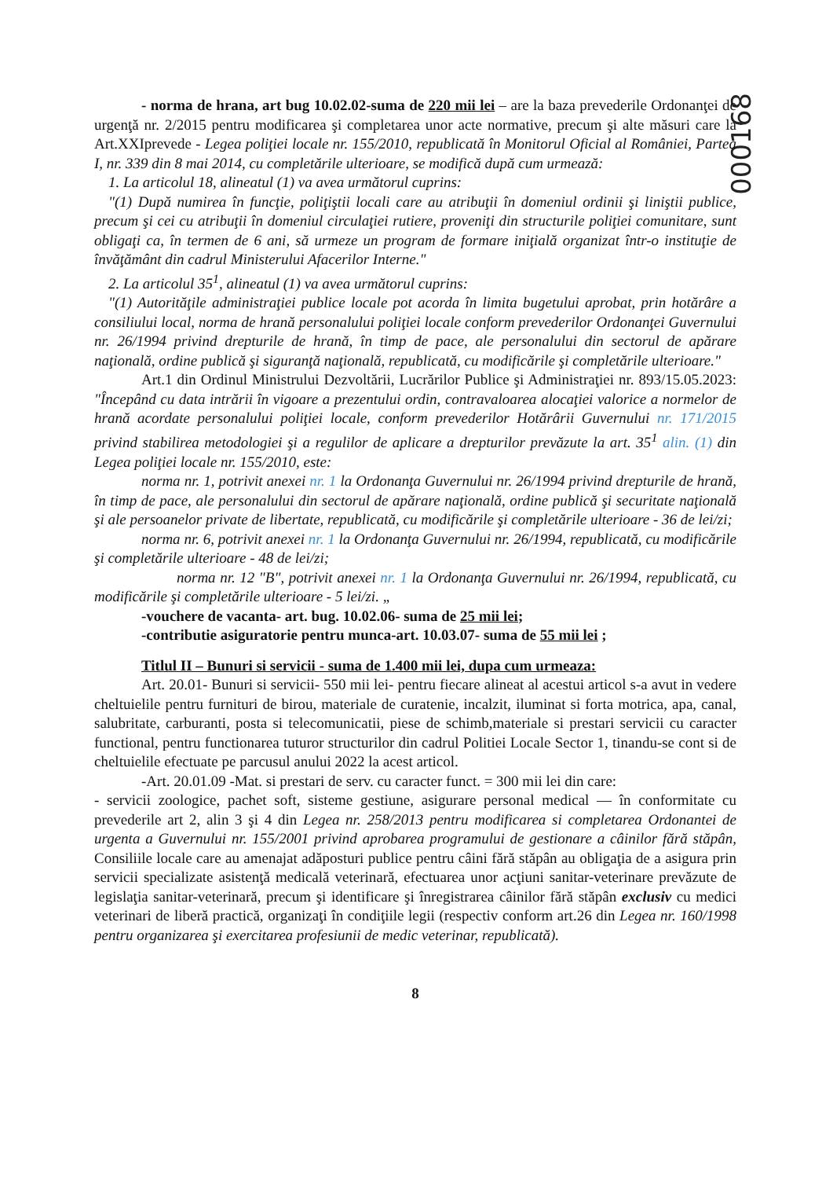000168
- norma de hrana, art bug 10.02.02-suma de 220 mii lei – are la baza prevederile Ordonanţei de urgenţă nr. 2/2015 pentru modificarea şi completarea unor acte normative, precum şi alte măsuri care la Art.XXIprevede - Legea poliţiei locale nr. 155/2010, republicată în Monitorul Oficial al României, Partea I, nr. 339 din 8 mai 2014, cu completările ulterioare, se modifică după cum urmează:
1. La articolul 18, alineatul (1) va avea următorul cuprins:
"(1) După numirea în funcţie, poliţiştii locali care au atribuţii în domeniul ordinii şi liniştii publice, precum şi cei cu atribuţii în domeniul circulaţiei rutiere, proveniţi din structurile poliţiei comunitare, sunt obligaţi ca, în termen de 6 ani, să urmeze un program de formare iniţială organizat într-o instituţie de învăţământ din cadrul Ministerului Afacerilor Interne."
2. La articolul 35<sup>1</sup>, alineatul (1) va avea următorul cuprins:
"(1) Autorităţile administraţiei publice locale pot acorda în limita bugetului aprobat, prin hotărâre a consiliului local, norma de hrană personalului poliţiei locale conform prevederilor Ordonanţei Guvernului nr. 26/1994 privind drepturile de hrană, în timp de pace, ale personalului din sectorul de apărare naţională, ordine publică şi siguranţă naţională, republicată, cu modificările şi completările ulterioare."
Art.1 din Ordinul Ministrului Dezvoltării, Lucrărilor Publice şi Administraţiei nr. 893/15.05.2023: "Începând cu data intrării în vigoare a prezentului ordin, contravaloarea alocaţiei valorice a normelor de hrană acordate personalului poliţiei locale, conform prevederilor Hotărârii Guvernului nr. 171/2015 privind stabilirea metodologiei şi a regulilor de aplicare a drepturilor prevăzute la art. 35<sup>1</sup> alin. (1) din Legea poliţiei locale nr. 155/2010, este:
norma nr. 1, potrivit anexei nr. 1 la Ordonanţa Guvernului nr. 26/1994 privind drepturile de hrană, în timp de pace, ale personalului din sectorul de apărare naţională, ordine publică şi securitate naţională şi ale persoanelor private de libertate, republicată, cu modificările şi completările ulterioare - 36 de lei/zi;
norma nr. 6, potrivit anexei nr. 1 la Ordonanţa Guvernului nr. 26/1994, republicată, cu modificările şi completările ulterioare - 48 de lei/zi;
norma nr. 12 "B", potrivit anexei nr. 1 la Ordonanţa Guvernului nr. 26/1994, republicată, cu modificările şi completările ulterioare - 5 lei/zi. „
-vouchere de vacanta- art. bug. 10.02.06- suma de 25 mii lei;
-contributie asiguratorie pentru munca-art. 10.03.07- suma de 55 mii lei ;
Titlul II – Bunuri si servicii - suma de 1.400 mii lei, dupa cum urmeaza:
Art. 20.01- Bunuri si servicii- 550 mii lei- pentru fiecare alineat al acestui articol s-a avut in vedere cheltuielile pentru furnituri de birou, materiale de curatenie, incalzit, iluminat si forta motrica, apa, canal, salubritate, carburanti, posta si telecomunicatii, piese de schimb,materiale si prestari servicii cu caracter functional, pentru functionarea tuturor structurilor din cadrul Politiei Locale Sector 1, tinandu-se cont si de cheltuielile efectuate pe parcusul anului 2022 la acest articol.
-Art. 20.01.09 -Mat. si prestari de serv. cu caracter funct. = 300 mii lei din care:
- servicii zoologice, pachet soft, sisteme gestiune, asigurare personal medical — în conformitate cu prevederile art 2, alin 3 şi 4 din Legea nr. 258/2013 pentru modificarea si completarea Ordonantei de urgenta a Guvernului nr. 155/2001 privind aprobarea programului de gestionare a câinilor fără stăpân, Consiliile locale care au amenajat adăposturi publice pentru câini fără stăpân au obligaţia de a asigura prin servicii specializate asistenţă medicală veterinară, efectuarea unor acţiuni sanitar-veterinare prevăzute de legislaţia sanitar-veterinară, precum şi identificare şi înregistrarea câinilor fără stăpân exclusiv cu medici veterinari de liberă practică, organizaţi în condiţiile legii (respectiv conform art.26 din Legea nr. 160/1998 pentru organizarea şi exercitarea profesiunii de medic veterinar, republicată).
8